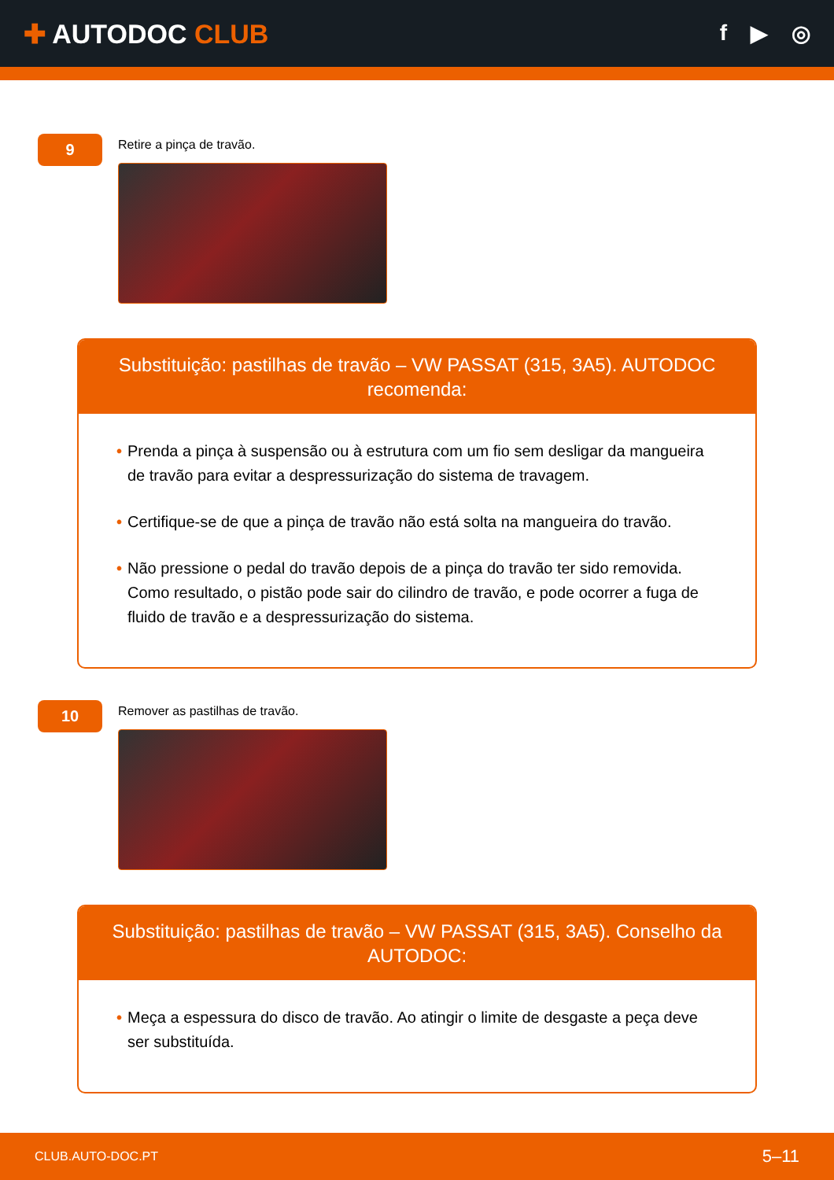✚ AUTODOC CLUB
f ▶ ◎
9
Retire a pinça de travão.
Substituição: pastilhas de travão – VW PASSAT (315, 3A5). AUTODOC recomenda:
• Prenda a pinça à suspensão ou à estrutura com um fio sem desligar da mangueira de travão para evitar a despressurização do sistema de travagem.
• Certifique-se de que a pinça de travão não está solta na mangueira do travão.
• Não pressione o pedal do travão depois de a pinça do travão ter sido removida. Como resultado, o pistão pode sair do cilindro de travão, e pode ocorrer a fuga de fluido de travão e a despressurização do sistema.
10
Remover as pastilhas de travão.
Substituição: pastilhas de travão – VW PASSAT (315, 3A5). Conselho da AUTODOC:
• Meça a espessura do disco de travão. Ao atingir o limite de desgaste a peça deve ser substituída.
CLUB.AUTO-DOC.PT 5–11